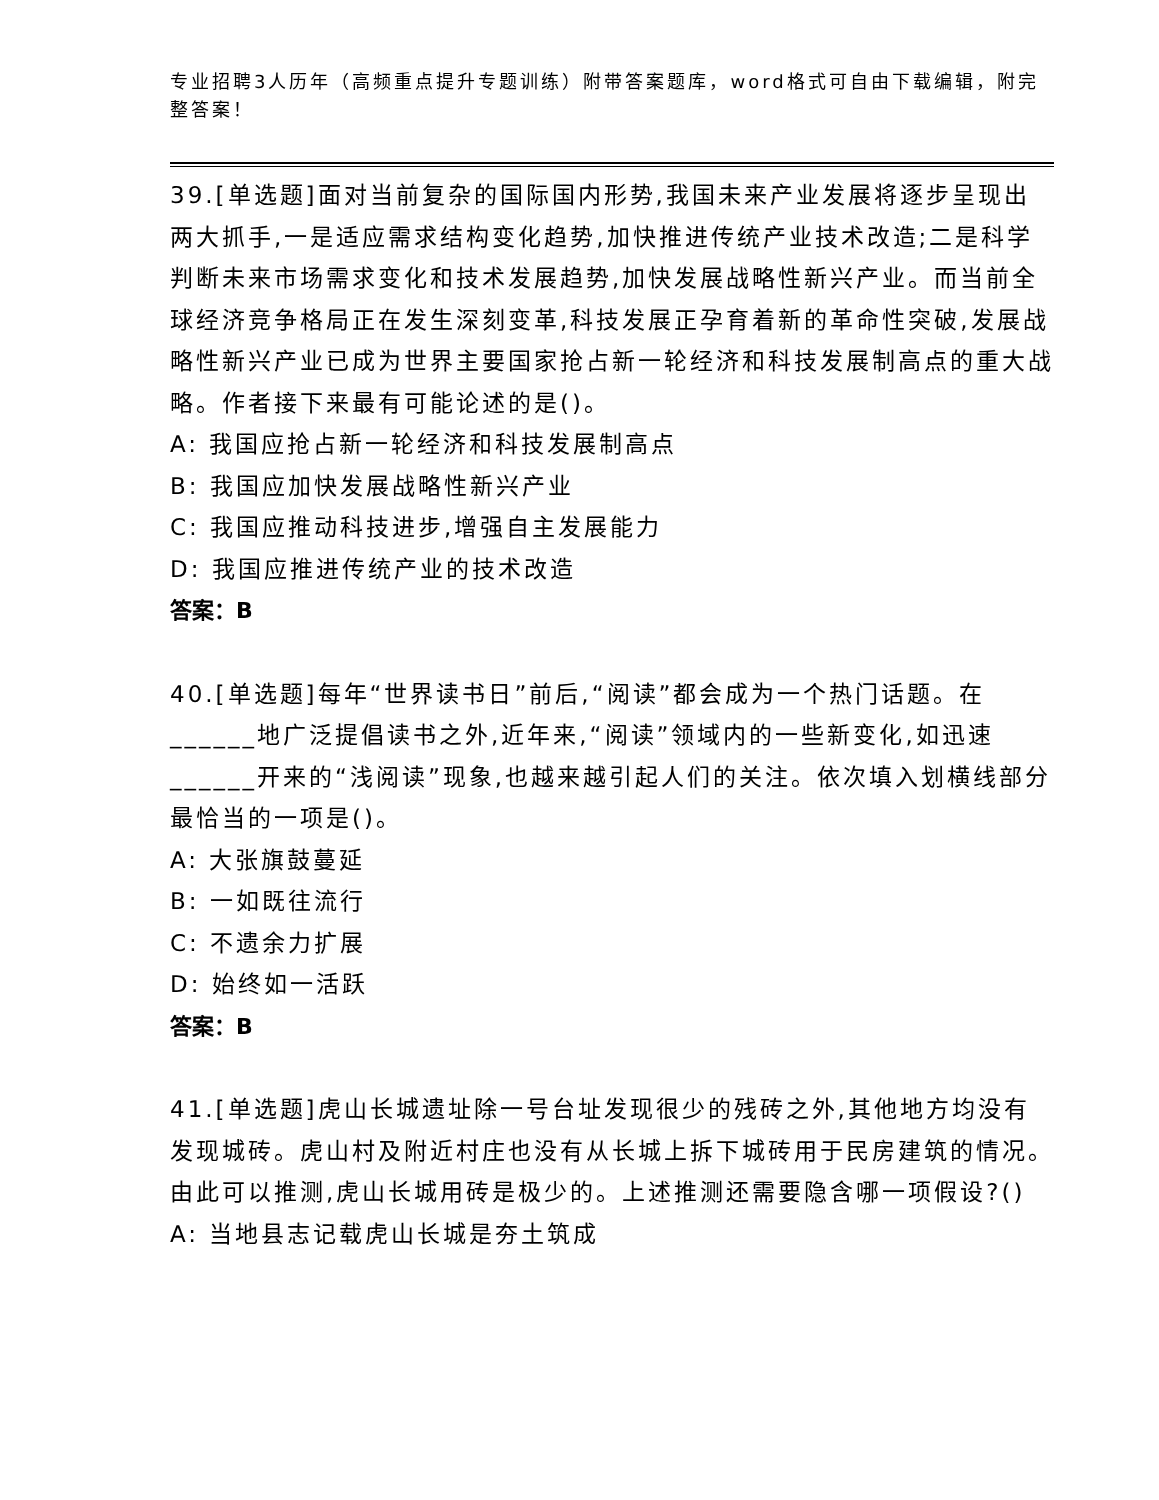专业招聘3人历年（高频重点提升专题训练）附带答案题库，word格式可自由下载编辑，附完整答案！
39.[单选题]面对当前复杂的国际国内形势,我国未来产业发展将逐步呈现出两大抓手,一是适应需求结构变化趋势,加快推进传统产业技术改造;二是科学判断未来市场需求变化和技术发展趋势,加快发展战略性新兴产业。而当前全球经济竞争格局正在发生深刻变革,科技发展正孕育着新的革命性突破,发展战略性新兴产业已成为世界主要国家抢占新一轮经济和科技发展制高点的重大战略。作者接下来最有可能论述的是()。
A: 我国应抢占新一轮经济和科技发展制高点
B: 我国应加快发展战略性新兴产业
C: 我国应推动科技进步,增强自主发展能力
D: 我国应推进传统产业的技术改造
答案：B
40.[单选题]每年“世界读书日”前后,“阅读”都会成为一个热门话题。在______地广泛提倡读书之外,近年来,“阅读”领域内的一些新变化,如迅速______开来的“浅阅读”现象,也越来越引起人们的关注。依次填入划横线部分最恰当的一项是()。
A: 大张旗鼓蔓延
B: 一如既往流行
C: 不遗余力扩展
D: 始终如一活跃
答案：B
41.[单选题]虎山长城遗址除一号台址发现很少的残砖之外,其他地方均没有发现城砖。虎山村及附近村庄也没有从长城上拆下城砖用于民房建筑的情况。由此可以推测,虎山长城用砖是极少的。上述推测还需要隐含哪一项假设?()
A: 当地县志记载虎山长城是夯土筑成